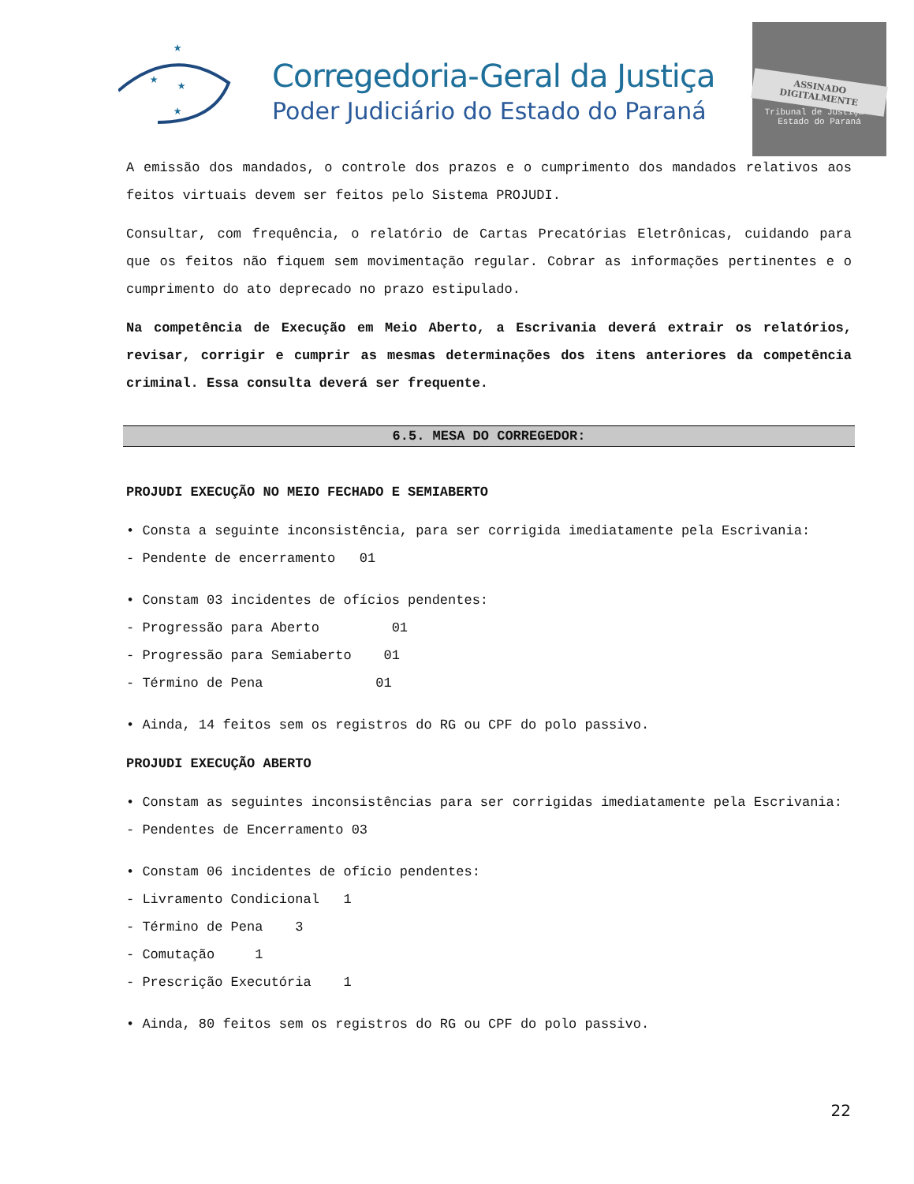★
★
★
★
Corregedoria-Geral da Justiça
Poder Judiciário do Estado do Paraná
ASSINADO DIGITALMENTE
Tribunal de Justiça · Estado do Paraná
A emissão dos mandados, o controle dos prazos e o cumprimento dos mandados relativos aos feitos virtuais devem ser feitos pelo Sistema PROJUDI.
Consultar, com frequência, o relatório de Cartas Precatórias Eletrônicas, cuidando para que os feitos não fiquem sem movimentação regular. Cobrar as informações pertinentes e o cumprimento do ato deprecado no prazo estipulado.
Na competência de Execução em Meio Aberto, a Escrivania deverá extrair os relatórios, revisar, corrigir e cumprir as mesmas determinações dos itens anteriores da competência criminal. Essa consulta deverá ser frequente.
6.5. MESA DO CORREGEDOR:
PROJUDI EXECUÇÃO NO MEIO FECHADO E SEMIABERTO
• Consta a seguinte inconsistência, para ser corrigida imediatamente pela Escrivania:
- Pendente de encerramento 01
• Constam 03 incidentes de ofícios pendentes:
- Progressão para Aberto 01
- Progressão para Semiaberto 01
- Término de Pena 01
• Ainda, 14 feitos sem os registros do RG ou CPF do polo passivo.
PROJUDI EXECUÇÃO ABERTO
• Constam as seguintes inconsistências para ser corrigidas imediatamente pela Escrivania:
- Pendentes de Encerramento 03
• Constam 06 incidentes de ofício pendentes:
- Livramento Condicional 1
- Término de Pena 3
- Comutação 1
- Prescrição Executória 1
• Ainda, 80 feitos sem os registros do RG ou CPF do polo passivo.
22